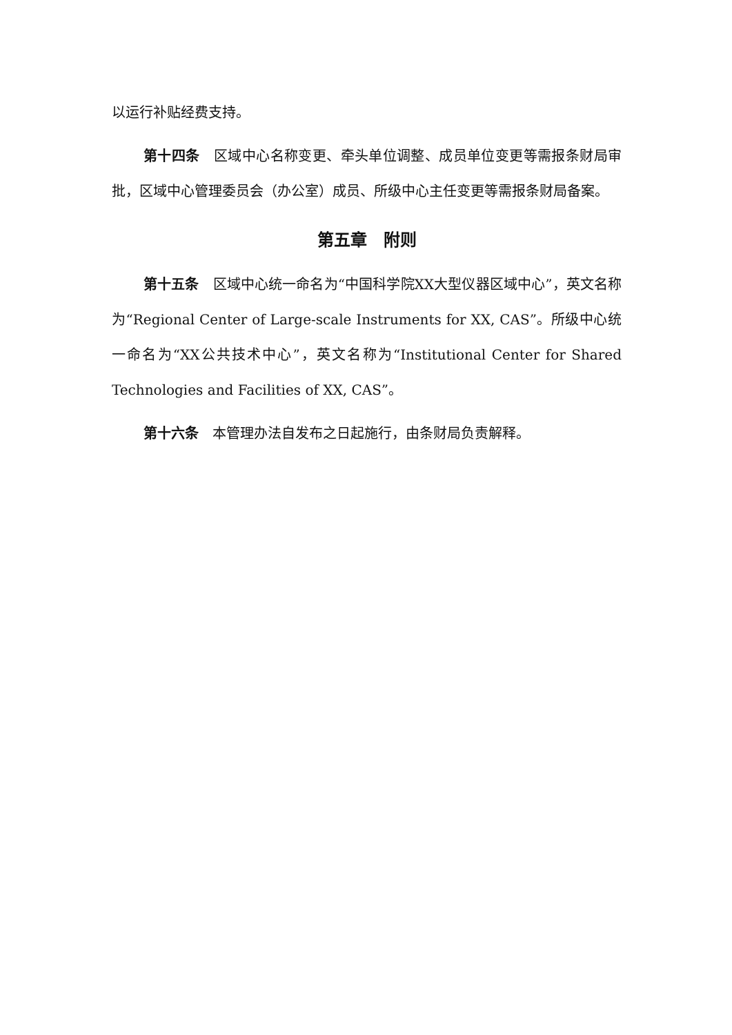以运行补贴经费支持。
第十四条　区域中心名称变更、牵头单位调整、成员单位变更等需报条财局审批，区域中心管理委员会（办公室）成员、所级中心主任变更等需报条财局备案。
第五章　附则
第十五条　区域中心统一命名为“中国科学院XX大型仪器区域中心”，英文名称为“Regional Center of Large-scale Instruments for XX, CAS”。所级中心统一命名为“XX公共技术中心”，英文名称为“Institutional Center for Shared Technologies and Facilities of XX, CAS”。
第十六条　本管理办法自发布之日起施行，由条财局负责解释。